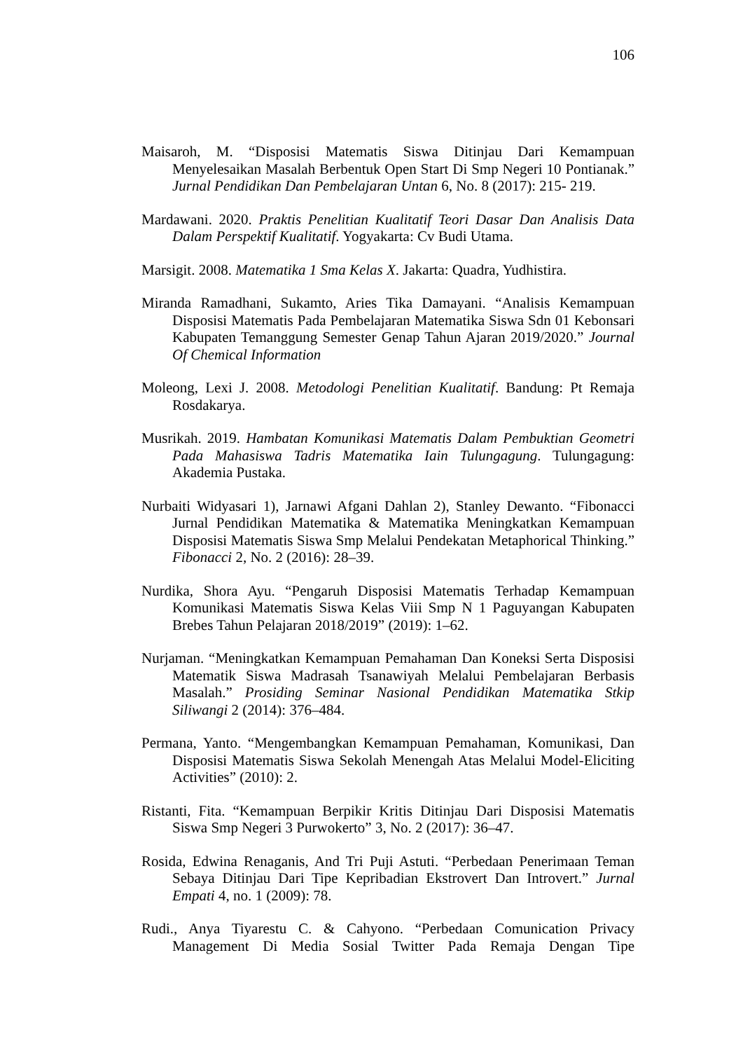106
Maisaroh, M. “Disposisi Matematis Siswa Ditinjau Dari Kemampuan Menyelesaikan Masalah Berbentuk Open Start Di Smp Negeri 10 Pontianak.” Jurnal Pendidikan Dan Pembelajaran Untan 6, No. 8 (2017): 215- 219.
Mardawani. 2020. Praktis Penelitian Kualitatif Teori Dasar Dan Analisis Data Dalam Perspektif Kualitatif. Yogyakarta: Cv Budi Utama.
Marsigit. 2008. Matematika 1 Sma Kelas X. Jakarta: Quadra, Yudhistira.
Miranda Ramadhani, Sukamto, Aries Tika Damayani. “Analisis Kemampuan Disposisi Matematis Pada Pembelajaran Matematika Siswa Sdn 01 Kebonsari Kabupaten Temanggung Semester Genap Tahun Ajaran 2019/2020.” Journal Of Chemical Information
Moleong, Lexi J. 2008. Metodologi Penelitian Kualitatif. Bandung: Pt Remaja Rosdakarya.
Musrikah. 2019. Hambatan Komunikasi Matematis Dalam Pembuktian Geometri Pada Mahasiswa Tadris Matematika Iain Tulungagung. Tulungagung: Akademia Pustaka.
Nurbaiti Widyasari 1), Jarnawi Afgani Dahlan 2), Stanley Dewanto. “Fibonacci Jurnal Pendidikan Matematika & Matematika Meningkatkan Kemampuan Disposisi Matematis Siswa Smp Melalui Pendekatan Metaphorical Thinking.” Fibonacci 2, No. 2 (2016): 28–39.
Nurdika, Shora Ayu. “Pengaruh Disposisi Matematis Terhadap Kemampuan Komunikasi Matematis Siswa Kelas Viii Smp N 1 Paguyangan Kabupaten Brebes Tahun Pelajaran 2018/2019” (2019): 1–62.
Nurjaman. “Meningkatkan Kemampuan Pemahaman Dan Koneksi Serta Disposisi Matematik Siswa Madrasah Tsanawiyah Melalui Pembelajaran Berbasis Masalah.” Prosiding Seminar Nasional Pendidikan Matematika Stkip Siliwangi 2 (2014): 376–484.
Permana, Yanto. “Mengembangkan Kemampuan Pemahaman, Komunikasi, Dan Disposisi Matematis Siswa Sekolah Menengah Atas Melalui Model-Eliciting Activities” (2010): 2.
Ristanti, Fita. “Kemampuan Berpikir Kritis Ditinjau Dari Disposisi Matematis Siswa Smp Negeri 3 Purwokerto” 3, No. 2 (2017): 36–47.
Rosida, Edwina Renaganis, And Tri Puji Astuti. “Perbedaan Penerimaan Teman Sebaya Ditinjau Dari Tipe Kepribadian Ekstrovert Dan Introvert.” Jurnal Empati 4, no. 1 (2009): 78.
Rudi., Anya Tiyarestu C. & Cahyono. “Perbedaan Comunication Privacy Management Di Media Sosial Twitter Pada Remaja Dengan Tipe